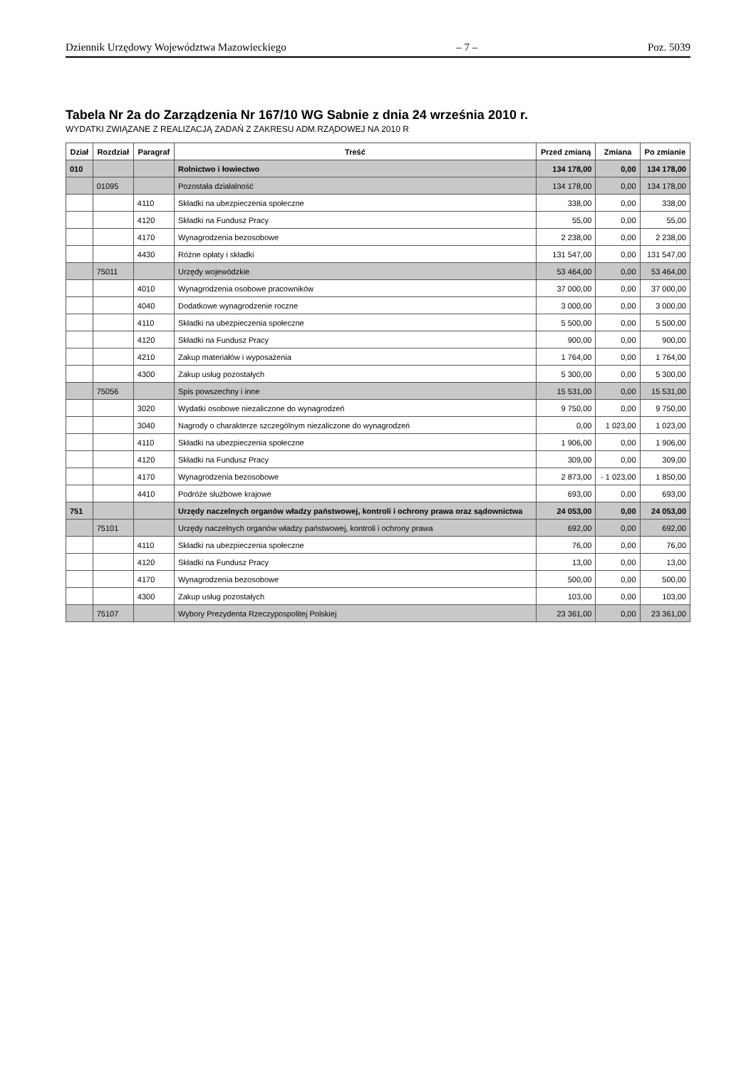Dziennik Urzędowy Województwa Mazowieckiego – 7 – Poz. 5039
Tabela Nr 2a do Zarządzenia Nr 167/10 WG Sabnie z dnia 24 września 2010 r.
WYDATKI ZWIĄZANE Z REALIZACJĄ ZADAŃ Z ZAKRESU ADM.RZĄDOWEJ NA 2010 R
| Dział | Rozdział | Paragraf | Treść | Przed zmianą | Zmiana | Po zmianie |
| --- | --- | --- | --- | --- | --- | --- |
| 010 | | | Rolnictwo i łowiectwo | 134 178,00 | 0,00 | 134 178,00 |
| | 01095 | | Pozostała działalność | 134 178,00 | 0,00 | 134 178,00 |
| | | 4110 | Składki na ubezpieczenia społeczne | 338,00 | 0,00 | 338,00 |
| | | 4120 | Składki na Fundusz Pracy | 55,00 | 0,00 | 55,00 |
| | | 4170 | Wynagrodzenia bezosobowe | 2 238,00 | 0,00 | 2 238,00 |
| | | 4430 | Różne opłaty i składki | 131 547,00 | 0,00 | 131 547,00 |
| | 75011 | | Urzędy wojewódzkie | 53 464,00 | 0,00 | 53 464,00 |
| | | 4010 | Wynagrodzenia osobowe pracowników | 37 000,00 | 0,00 | 37 000,00 |
| | | 4040 | Dodatkowe wynagrodzenie roczne | 3 000,00 | 0,00 | 3 000,00 |
| | | 4110 | Składki na ubezpieczenia społeczne | 5 500,00 | 0,00 | 5 500,00 |
| | | 4120 | Składki na Fundusz Pracy | 900,00 | 0,00 | 900,00 |
| | | 4210 | Zakup materiałów i wyposażenia | 1 764,00 | 0,00 | 1 764,00 |
| | | 4300 | Zakup usług pozostałych | 5 300,00 | 0,00 | 5 300,00 |
| | 75056 | | Spis powszechny i inne | 15 531,00 | 0,00 | 15 531,00 |
| | | 3020 | Wydatki osobowe niezaliczone do wynagrodzeń | 9 750,00 | 0,00 | 9 750,00 |
| | | 3040 | Nagrody o charakterze szczególnym niezaliczone do wynagrodzeń | 0,00 | 1 023,00 | 1 023,00 |
| | | 4110 | Składki na ubezpieczenia społeczne | 1 906,00 | 0,00 | 1 906,00 |
| | | 4120 | Składki na Fundusz Pracy | 309,00 | 0,00 | 309,00 |
| | | 4170 | Wynagrodzenia bezosobowe | 2 873,00 | - 1 023,00 | 1 850,00 |
| | | 4410 | Podróże służbowe krajowe | 693,00 | 0,00 | 693,00 |
| 751 | | | Urzędy naczelnych organów władzy państwowej, kontroli i ochrony prawa oraz sądownictwa | 24 053,00 | 0,00 | 24 053,00 |
| | 75101 | | Urzędy naczelnych organów władzy państwowej, kontroli i ochrony prawa | 692,00 | 0,00 | 692,00 |
| | | 4110 | Składki na ubezpieczenia społeczne | 76,00 | 0,00 | 76,00 |
| | | 4120 | Składki na Fundusz Pracy | 13,00 | 0,00 | 13,00 |
| | | 4170 | Wynagrodzenia bezosobowe | 500,00 | 0,00 | 500,00 |
| | | 4300 | Zakup usług pozostałych | 103,00 | 0,00 | 103,00 |
| | 75107 | | Wybory Prezydenta Rzeczypospolitej Polskiej | 23 361,00 | 0,00 | 23 361,00 |